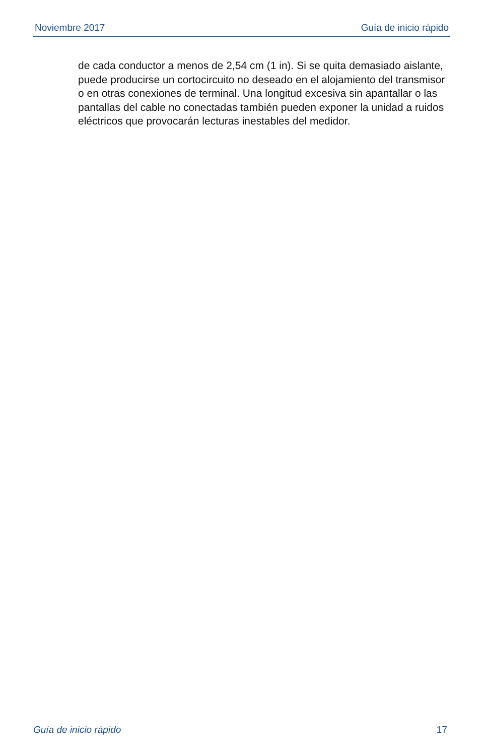Noviembre 2017 Guía de inicio rápido
de cada conductor a menos de 2,54 cm (1 in). Si se quita demasiado aislante, puede producirse un cortocircuito no deseado en el alojamiento del transmisor o en otras conexiones de terminal. Una longitud excesiva sin apantallar o las pantallas del cable no conectadas también pueden exponer la unidad a ruidos eléctricos que provocarán lecturas inestables del medidor.
Guía de inicio rápido 17